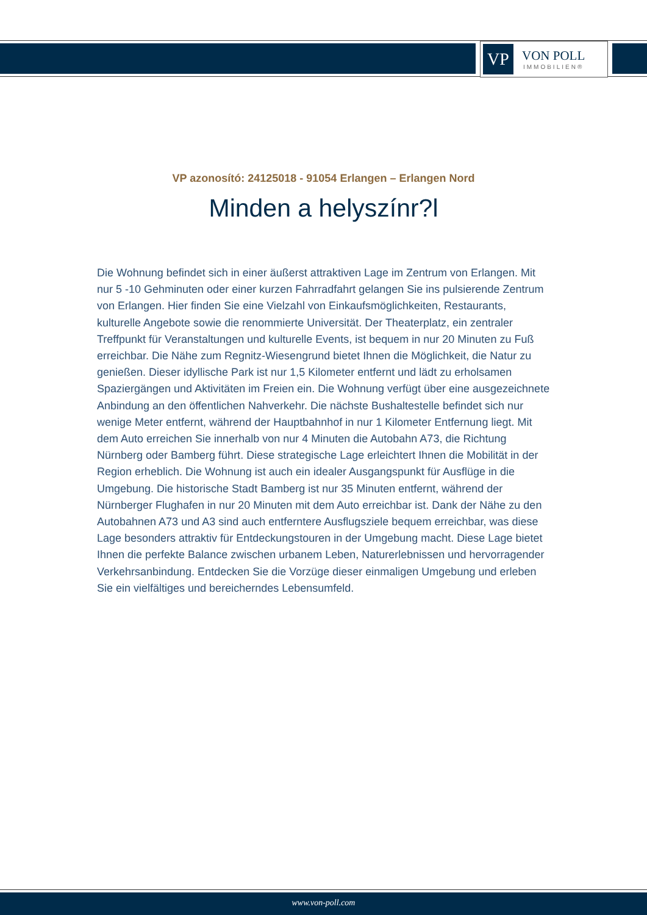VP
VON POLL
IMMOBILIEN®
VP azonosító: 24125018 - 91054 Erlangen – Erlangen Nord
Minden a helyszínr?l
Die Wohnung befindet sich in einer äußerst attraktiven Lage im Zentrum von Erlangen. Mit nur 5 -10 Gehminuten oder einer kurzen Fahrradfahrt gelangen Sie ins pulsierende Zentrum von Erlangen. Hier finden Sie eine Vielzahl von Einkaufsmöglichkeiten, Restaurants, kulturelle Angebote sowie die renommierte Universität. Der Theaterplatz, ein zentraler Treffpunkt für Veranstaltungen und kulturelle Events, ist bequem in nur 20 Minuten zu Fuß erreichbar. Die Nähe zum Regnitz-Wiesengrund bietet Ihnen die Möglichkeit, die Natur zu genießen. Dieser idyllische Park ist nur 1,5 Kilometer entfernt und lädt zu erholsamen Spaziergängen und Aktivitäten im Freien ein. Die Wohnung verfügt über eine ausgezeichnete Anbindung an den öffentlichen Nahverkehr. Die nächste Bushaltestelle befindet sich nur wenige Meter entfernt, während der Hauptbahnhof in nur 1 Kilometer Entfernung liegt. Mit dem Auto erreichen Sie innerhalb von nur 4 Minuten die Autobahn A73, die Richtung Nürnberg oder Bamberg führt. Diese strategische Lage erleichtert Ihnen die Mobilität in der Region erheblich. Die Wohnung ist auch ein idealer Ausgangspunkt für Ausflüge in die Umgebung. Die historische Stadt Bamberg ist nur 35 Minuten entfernt, während der Nürnberger Flughafen in nur 20 Minuten mit dem Auto erreichbar ist. Dank der Nähe zu den Autobahnen A73 und A3 sind auch entferntere Ausflugsziele bequem erreichbar, was diese Lage besonders attraktiv für Entdeckungstouren in der Umgebung macht. Diese Lage bietet Ihnen die perfekte Balance zwischen urbanem Leben, Naturerlebnissen und hervorragender Verkehrsanbindung. Entdecken Sie die Vorzüge dieser einmaligen Umgebung und erleben Sie ein vielfältiges und bereicherndes Lebensumfeld.
www.von-poll.com